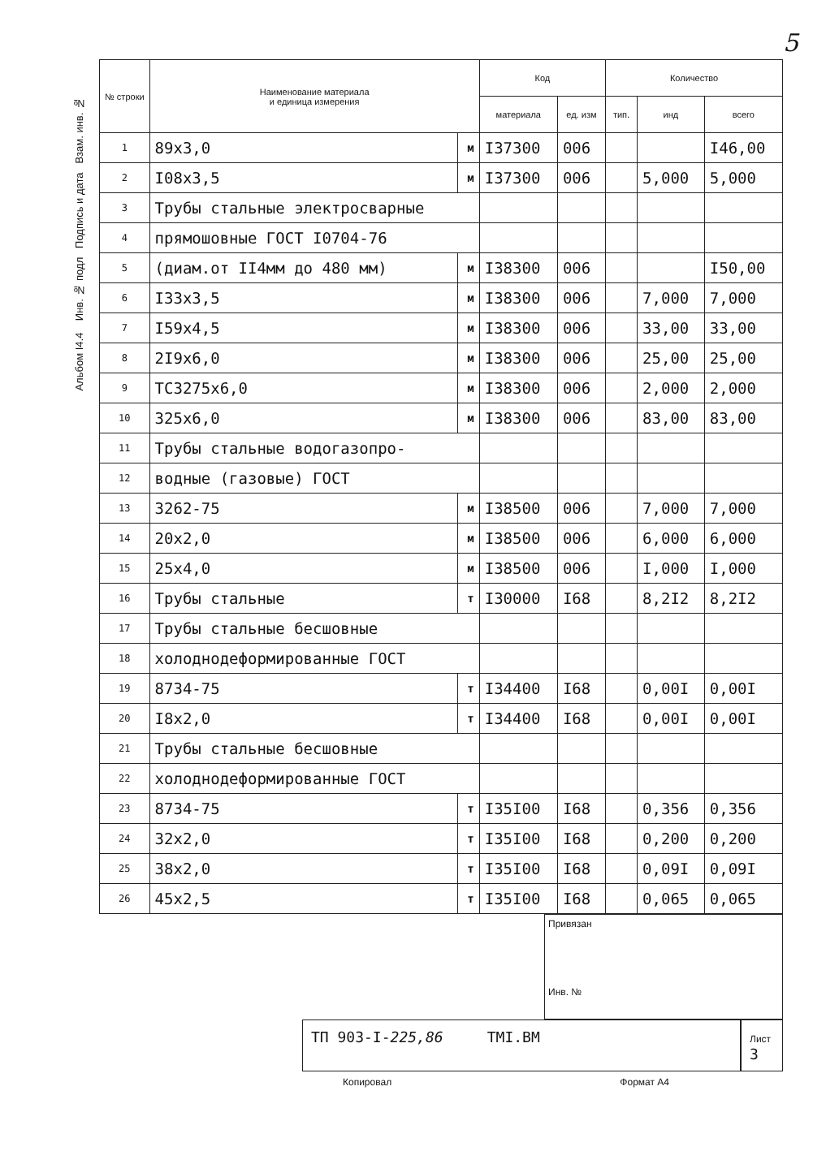5
Альбом I4.4 Инв. № подл Подпись и дата Взам. инв. №
| № строки | Наименование материала и единица измерения | | Код | | Количество | | |
| --- | --- | --- | --- | --- | --- | --- | --- |
| | | | материала | ед. изм | тип. | инд | всего |
| 1 | 89x3,0 | м | I37300 | 006 | | | I46,00 |
| 2 | I08x3,5 | м | I37300 | 006 | | 5,000 | 5,000 |
| 3 | Трубы стальные электросварные | | | | | | |
| 4 | прямошовные ГОСТ I0704-76 | | | | | | |
| 5 | (диам.от II4мм до 480 мм) | м | I38300 | 006 | | | I50,00 |
| 6 | I33x3,5 | м | I38300 | 006 | | 7,000 | 7,000 |
| 7 | I59x4,5 | м | I38300 | 006 | | 33,00 | 33,00 |
| 8 | 2I9x6,0 | м | I38300 | 006 | | 25,00 | 25,00 |
| 9 | ТС3275x6,0 | м | I38300 | 006 | | 2,000 | 2,000 |
| 10 | 325x6,0 | м | I38300 | 006 | | 83,00 | 83,00 |
| 11 | Трубы стальные водогазопро- | | | | | | |
| 12 | водные (газовые) ГОСТ | | | | | | |
| 13 | 3262-75 | м | I38500 | 006 | | 7,000 | 7,000 |
| 14 | 20x2,0 | м | I38500 | 006 | | 6,000 | 6,000 |
| 15 | 25x4,0 | м | I38500 | 006 | | I,000 | I,000 |
| 16 | Трубы стальные | т | I30000 | I68 | | 8,2I2 | 8,2I2 |
| 17 | Трубы стальные бесшовные | | | | | | |
| 18 | холоднодеформированные ГОСТ | | | | | | |
| 19 | 8734-75 | т | I34400 | I68 | | 0,00I | 0,00I |
| 20 | I8x2,0 | т | I34400 | I68 | | 0,00I | 0,00I |
| 21 | Трубы стальные бесшовные | | | | | | |
| 22 | холоднодеформированные ГОСТ | | | | | | |
| 23 | 8734-75 | т | I35I00 | I68 | | 0,356 | 0,356 |
| 24 | 32x2,0 | т | I35I00 | I68 | | 0,200 | 0,200 |
| 25 | 38x2,0 | т | I35I00 | I68 | | 0,09I | 0,09I |
| 26 | 45x2,5 | т | I35I00 | I68 | | 0,065 | 0,065 |
Привязан
Инв. №
ТП 903-I-225,86 ТМI.ВМ
Лист
3
Копировал Формат А4